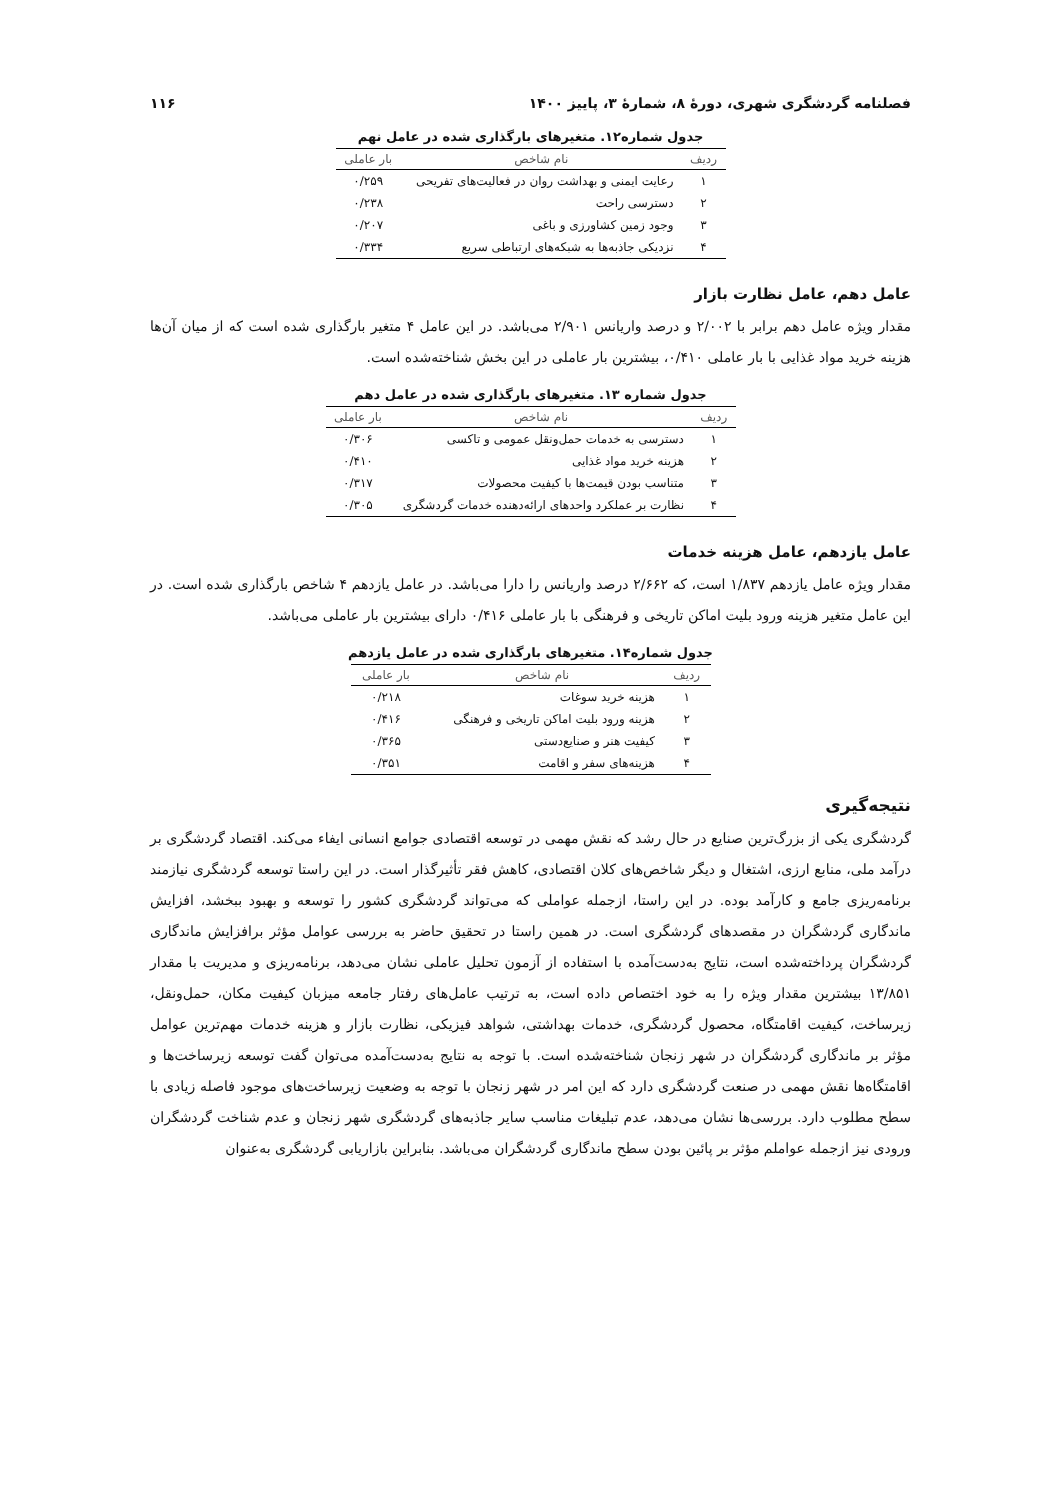فصلنامه گردشگری شهری، دورۀ ۸، شمارۀ ۳، پاییز ۱۴۰۰ ۱۱۶
جدول شماره۱۲. متغیرهای بارگذاری شده در عامل نهم
| ردیف | نام شاخص | بار عاملی |
| --- | --- | --- |
| ۱ | رعایت ایمنی و بهداشت روان در فعالیت‌های تفریحی | ۰/۲۵۹ |
| ۲ | دسترسی راحت | ۰/۲۳۸ |
| ۳ | وجود زمین کشاورزی و باغی | ۰/۲۰۷ |
| ۴ | نزدیکی جاذبه‌ها به شبکه‌های ارتباطی سریع | ۰/۳۳۴ |
عامل دهم، عامل نظارت بازار
مقدار ویژه عامل دهم برابر با ۲/۰۰۲ و درصد واریانس ۲/۹۰۱ می‌باشد. در این عامل ۴ متغیر بارگذاری شده است که از میان آن‌ها هزینه خرید مواد غذایی با بار عاملی ۰/۴۱۰، بیشترین بار عاملی در این بخش شناخته‌شده است.
جدول شماره ۱۳. متغیرهای بارگذاری شده در عامل دهم
| ردیف | نام شاخص | بار عاملی |
| --- | --- | --- |
| ۱ | دسترسی به خدمات حمل‌ونقل عمومی و تاکسی | ۰/۳۰۶ |
| ۲ | هزینه خرید مواد غذایی | ۰/۴۱۰ |
| ۳ | متناسب بودن قیمت‌ها با کیفیت محصولات | ۰/۳۱۷ |
| ۴ | نظارت بر عملکرد واحدهای ارائه‌دهنده خدمات گردشگری | ۰/۳۰۵ |
عامل یازدهم، عامل هزینه خدمات
مقدار ویژه عامل یازدهم ۱/۸۳۷ است، که ۲/۶۶۲ درصد واریانس را دارا می‌باشد. در عامل یازدهم ۴ شاخص بارگذاری شده است. در این عامل متغیر هزینه ورود بلیت اماکن تاریخی و فرهنگی با بار عاملی ۰/۴۱۶ دارای بیشترین بار عاملی می‌باشد.
جدول شماره۱۴. متغیرهای بارگذاری شده در عامل یازدهم
| ردیف | نام شاخص | بار عاملی |
| --- | --- | --- |
| ۱ | هزینه خرید سوغات | ۰/۲۱۸ |
| ۲ | هزینه ورود بلیت اماکن تاریخی و فرهنگی | ۰/۴۱۶ |
| ۳ | کیفیت هنر و صنایع‌دستی | ۰/۳۶۵ |
| ۴ | هزینه‌های سفر و اقامت | ۰/۳۵۱ |
نتیجه‌گیری
گردشگری یکی از بزرگ‌ترین صنایع در حال رشد که نقش مهمی در توسعه اقتصادی جوامع انسانی ایفاء می‌کند. اقتصاد گردشگری بر درآمد ملی، منابع ارزی، اشتغال و دیگر شاخص‌های کلان اقتصادی، کاهش فقر تأثیرگذار است. در این راستا توسعه گردشگری نیازمند برنامه‌ریزی جامع و کارآمد بوده. در این راستا، ازجمله عواملی که می‌تواند گردشگری کشور را توسعه و بهبود ببخشد، افزایش ماندگاری گردشگران در مقصدهای گردشگری است. در همین راستا در تحقیق حاضر به بررسی عوامل مؤثر برافزایش ماندگاری گردشگران پرداخته‌شده است، نتایج به‌دست‌آمده با استفاده از آزمون تحلیل عاملی نشان می‌دهد، برنامه‌ریزی و مدیریت با مقدار ۱۳/۸۵۱ بیشترین مقدار ویژه را به خود اختصاص داده است، به ترتیب عامل‌های رفتار جامعه میزبان کیفیت مکان، حمل‌ونقل، زیرساخت، کیفیت اقامتگاه، محصول گردشگری، خدمات بهداشتی، شواهد فیزیکی، نظارت بازار و هزینه خدمات مهم‌ترین عوامل مؤثر بر ماندگاری گردشگران در شهر زنجان شناخته‌شده است. با توجه به نتایج به‌دست‌آمده می‌توان گفت توسعه زیرساخت‌ها و اقامتگاه‌ها نقش مهمی در صنعت گردشگری دارد که این امر در شهر زنجان با توجه به وضعیت زیرساخت‌های موجود فاصله زیادی با سطح مطلوب دارد. بررسی‌ها نشان می‌دهد، عدم تبلیغات مناسب سایر جاذبه‌های گردشگری شهر زنجان و عدم شناخت گردشگران ورودی نیز ازجمله عواملم مؤثر بر پائین بودن سطح ماندگاری گردشگران می‌باشد. بنابراین بازاریابی گردشگری به‌عنوان